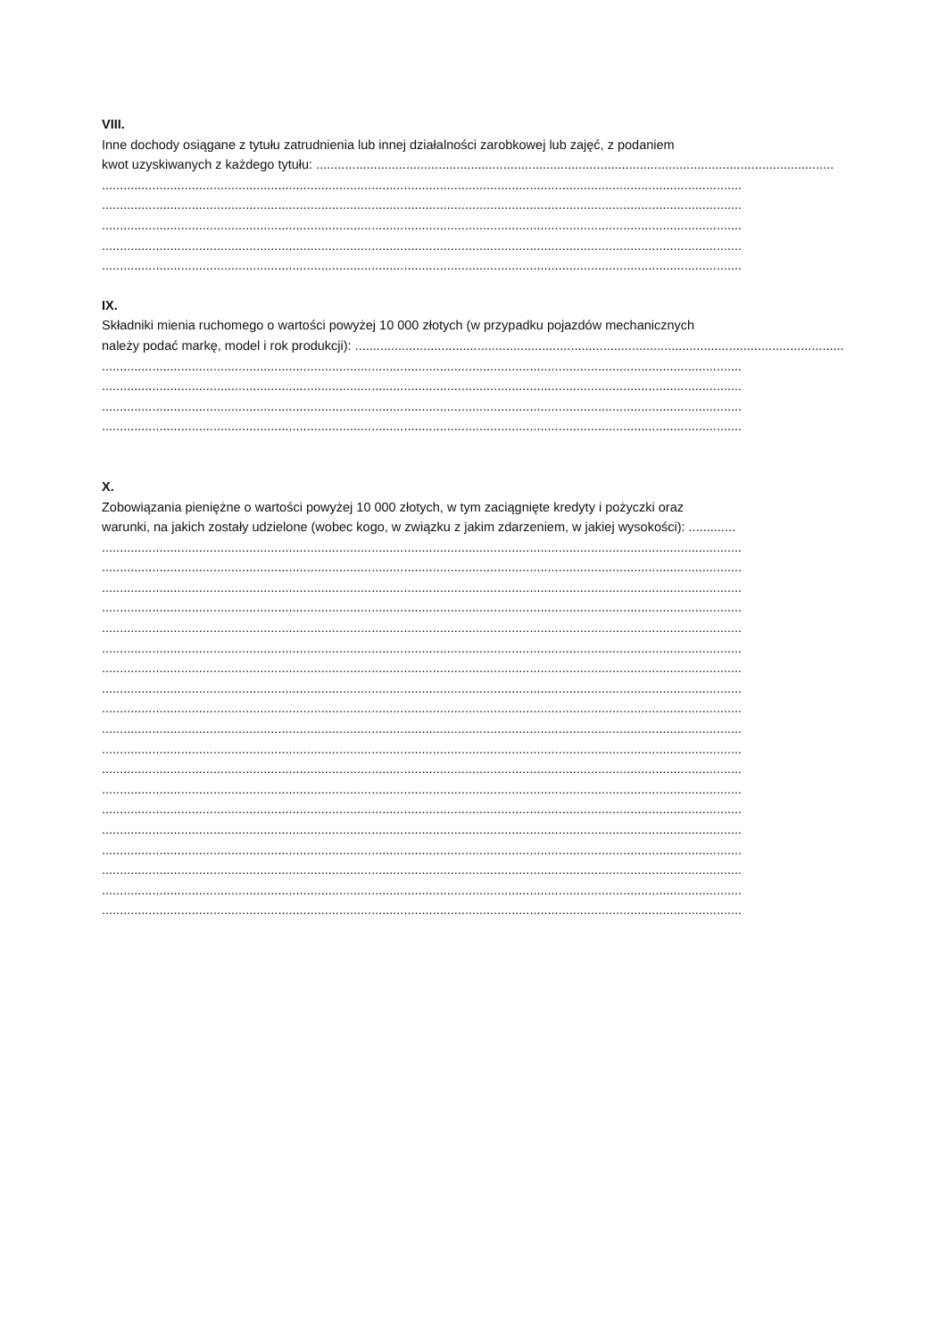VIII.
Inne dochody osiągane z tytułu zatrudnienia lub innej działalności zarobkowej lub zajęć, z podaniem
kwot uzyskiwanych z każdego tytułu: ................................................................................................................................................
..................................................................................................................................................................................
..................................................................................................................................................................................
..................................................................................................................................................................................
..................................................................................................................................................................................
..................................................................................................................................................................................
IX.
Składniki mienia ruchomego o wartości powyżej 10 000 złotych (w przypadku pojazdów mechanicznych
należy podać markę, model i rok produkcji): ........................................................................................................................................
..................................................................................................................................................................................
..................................................................................................................................................................................
..................................................................................................................................................................................
..................................................................................................................................................................................
X.
Zobowiązania pieniężne o wartości powyżej 10 000 złotych, w tym zaciągnięte kredyty i pożyczki oraz
warunki, na jakich zostały udzielone (wobec kogo, w związku z jakim zdarzeniem, w jakiej wysokości): .............
..................................................................................................................................................................................
..................................................................................................................................................................................
..................................................................................................................................................................................
..................................................................................................................................................................................
..................................................................................................................................................................................
..................................................................................................................................................................................
..................................................................................................................................................................................
..................................................................................................................................................................................
..................................................................................................................................................................................
..................................................................................................................................................................................
..................................................................................................................................................................................
..................................................................................................................................................................................
..................................................................................................................................................................................
..................................................................................................................................................................................
..................................................................................................................................................................................
..................................................................................................................................................................................
..................................................................................................................................................................................
..................................................................................................................................................................................
..................................................................................................................................................................................